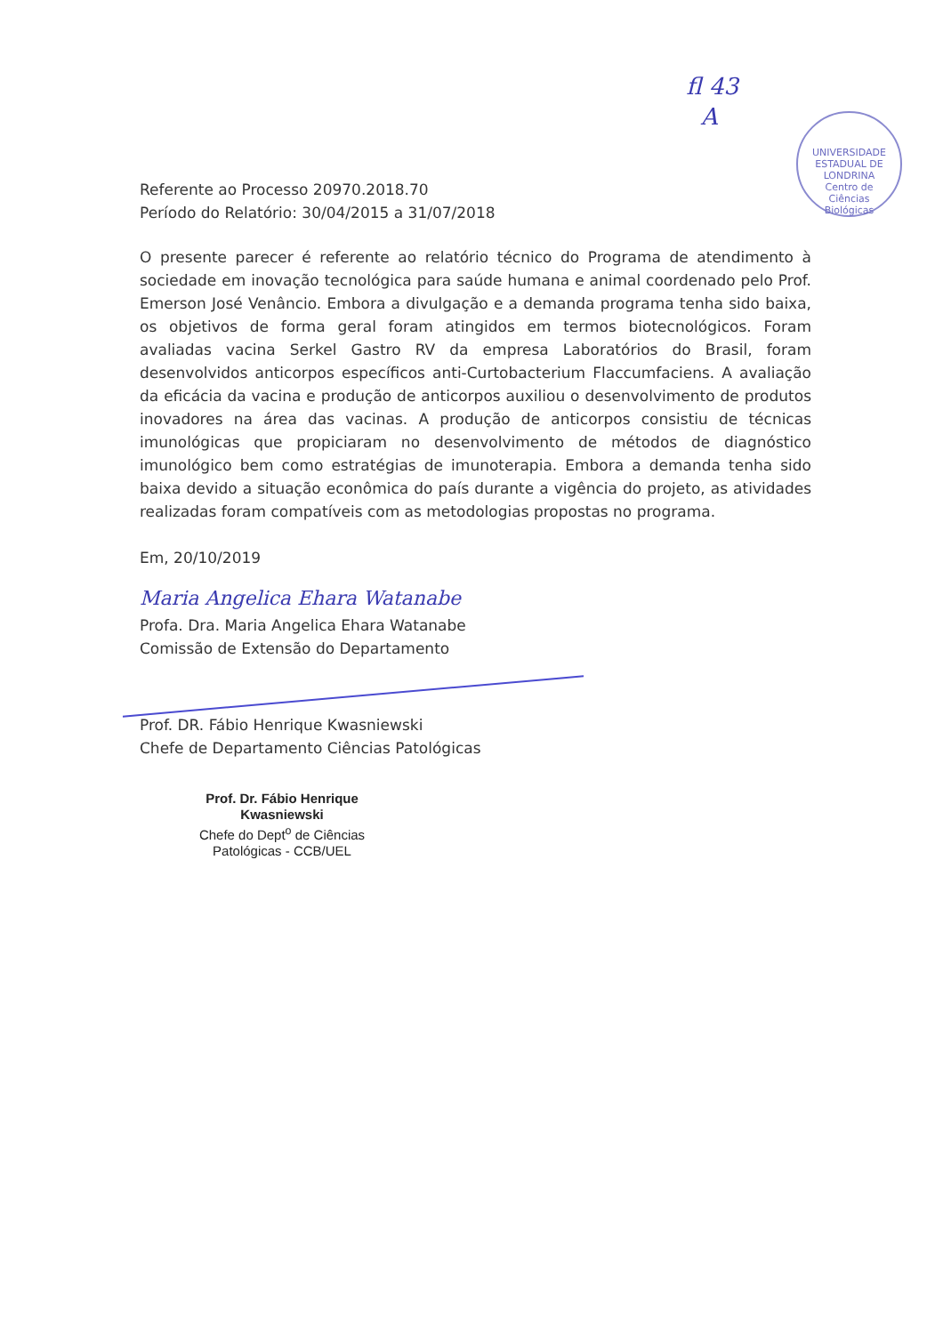fl 43
A
UNIVERSIDADE ESTADUAL DE LONDRINA
Centro de
Ciências
Biológicas
Referente ao Processo 20970.2018.70
Período do Relatório: 30/04/2015 a 31/07/2018
O presente parecer é referente ao relatório técnico do Programa de atendimento à sociedade em inovação tecnológica para saúde humana e animal coordenado pelo Prof. Emerson José Venâncio. Embora a divulgação e a demanda programa tenha sido baixa, os objetivos de forma geral foram atingidos em termos biotecnológicos. Foram avaliadas vacina Serkel Gastro RV da empresa Laboratórios do Brasil, foram desenvolvidos anticorpos específicos anti-Curtobacterium Flaccumfaciens. A avaliação da eficácia da vacina e produção de anticorpos auxiliou o desenvolvimento de produtos inovadores na área das vacinas. A produção de anticorpos consistiu de técnicas imunológicas que propiciaram no desenvolvimento de métodos de diagnóstico imunológico bem como estratégias de imunoterapia. Embora a demanda tenha sido baixa devido a situação econômica do país durante a vigência do projeto, as atividades realizadas foram compatíveis com as metodologias propostas no programa.
Em, 20/10/2019
Maria Angelica Ehara Watanabe
Profa. Dra. Maria Angelica Ehara Watanabe
Comissão de Extensão do Departamento
Prof. DR. Fábio Henrique Kwasniewski
Chefe de Departamento Ciências Patológicas
Prof. Dr. Fábio Henrique Kwasniewski
Chefe do Dept<sup>o</sup> de Ciências
Patológicas - CCB/UEL